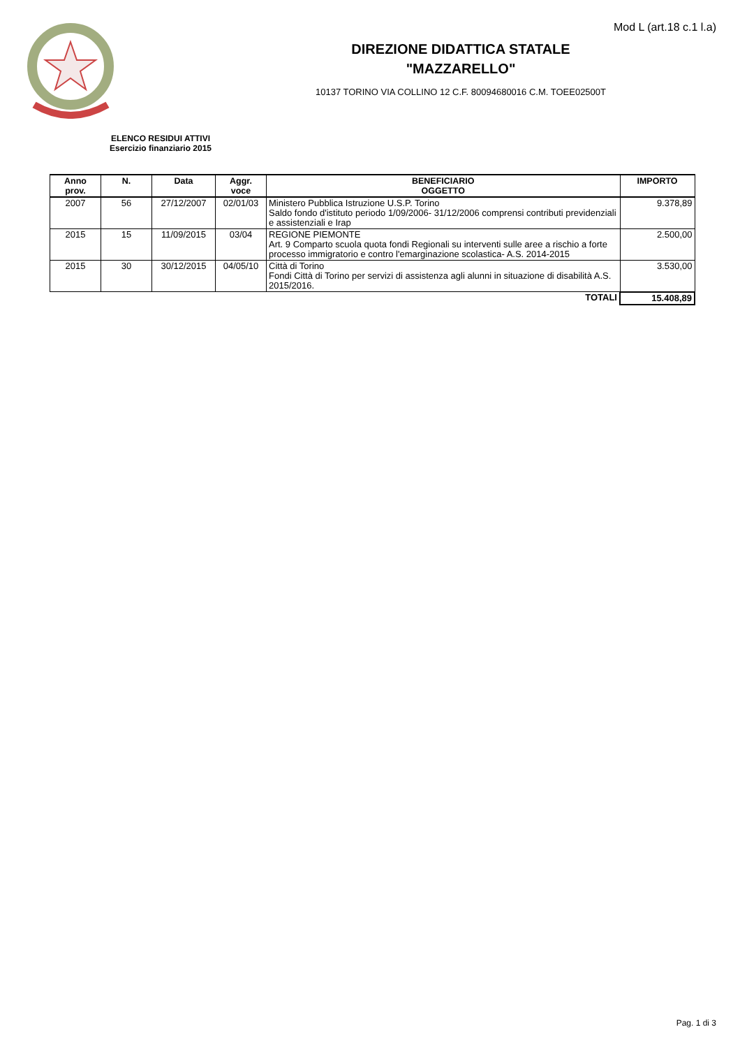Mod L (art.18 c.1 l.a)
DIREZIONE DIDATTICA STATALE
"MAZZARELLO"
10137 TORINO VIA COLLINO 12 C.F. 80094680016 C.M. TOEE02500T
ELENCO RESIDUI ATTIVI
Esercizio finanziario 2015
| Anno prov. | N. | Data | Aggr. voce | BENEFICIARIO OGGETTO | IMPORTO |
| --- | --- | --- | --- | --- | --- |
| 2007 | 56 | 27/12/2007 | 02/01/03 | Ministero Pubblica Istruzione U.S.P. Torino Saldo fondo d'istituto periodo 1/09/2006- 31/12/2006 comprensi contributi previdenziali e assistenziali e Irap | 9.378,89 |
| 2015 | 15 | 11/09/2015 | 03/04 | REGIONE PIEMONTE Art. 9 Comparto scuola quota fondi Regionali su interventi sulle aree a rischio a forte processo immigratorio e contro l'emarginazione scolastica- A.S. 2014-2015 | 2.500,00 |
| 2015 | 30 | 30/12/2015 | 04/05/10 | Città di Torino Fondi Città di Torino per servizi di assistenza agli alunni in situazione di disabilità A.S. 2015/2016. | 3.530,00 |
| TOTALI | | | | | 15.408,89 |
Pag. 1 di 3